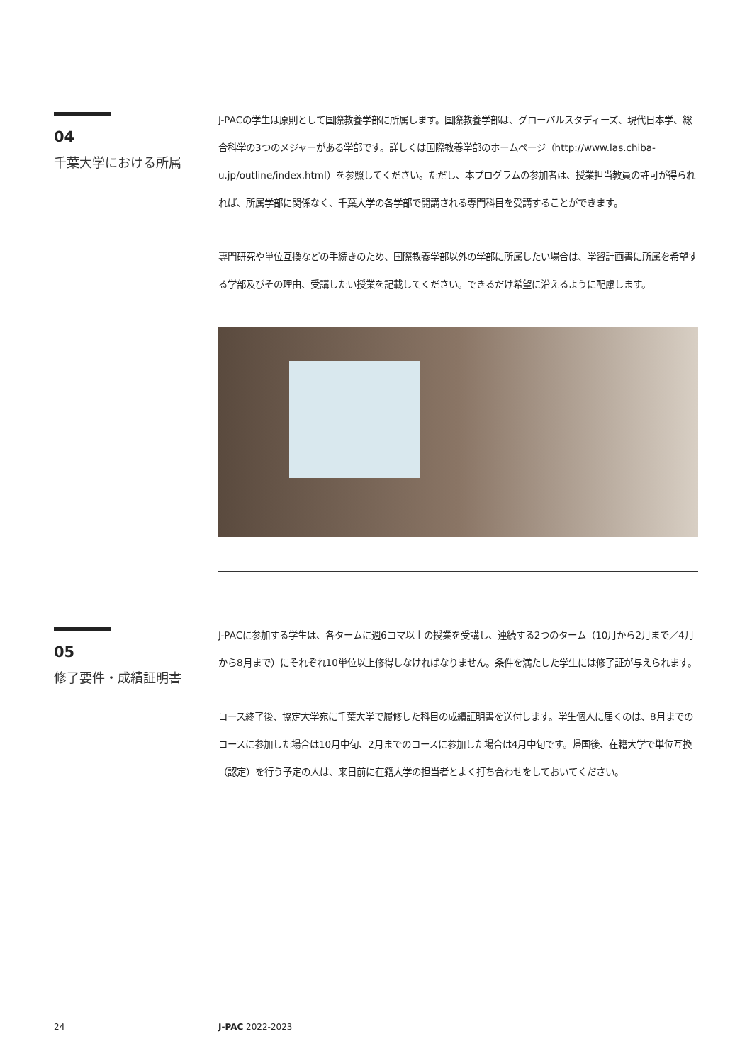04
千葉大学における所属
J-PACの学生は原則として国際教養学部に所属します。国際教養学部は、グローバルスタディーズ、現代日本学、総合科学の3つのメジャーがある学部です。詳しくは国際教養学部のホームページ（http://www.las.chiba-u.jp/outline/index.html）を参照してください。ただし、本プログラムの参加者は、授業担当教員の許可が得られれば、所属学部に関係なく、千葉大学の各学部で開講される専門科目を受講することができます。
専門研究や単位互換などの手続きのため、国際教養学部以外の学部に所属したい場合は、学習計画書に所属を希望する学部及びその理由、受講したい授業を記載してください。できるだけ希望に沿えるように配慮します。
05
修了要件・成績証明書
J-PACに参加する学生は、各タームに週6コマ以上の授業を受講し、連続する2つのターム（10月から2月まで／4月から8月まで）にそれぞれ10単位以上修得しなければなりません。条件を満たした学生には修了証が与えられます。
コース終了後、協定大学宛に千葉大学で履修した科目の成績証明書を送付します。学生個人に届くのは、8月までのコースに参加した場合は10月中旬、2月までのコースに参加した場合は4月中旬です。帰国後、在籍大学で単位互換（認定）を行う予定の人は、来日前に在籍大学の担当者とよく打ち合わせをしておいてください。
24 J-PAC 2022-2023